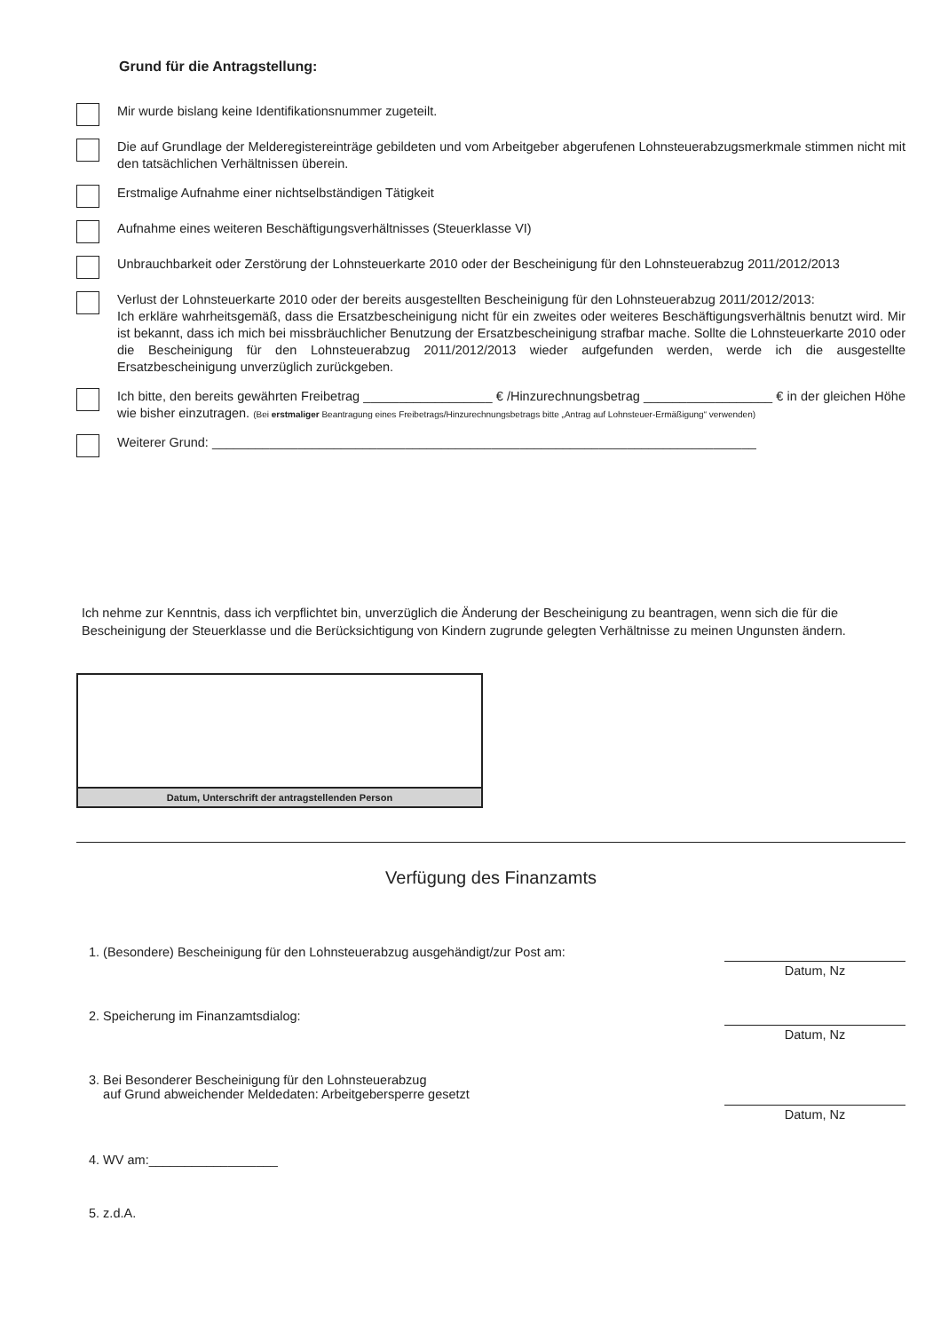Grund für die Antragstellung:
Mir wurde bislang keine Identifikationsnummer zugeteilt.
Die auf Grundlage der Melderegistereinträge gebildeten und vom Arbeitgeber abgerufenen Lohnsteuerabzugsmerkmale stimmen nicht mit den tatsächlichen Verhältnissen überein.
Erstmalige Aufnahme einer nichtselbständigen Tätigkeit
Aufnahme eines weiteren Beschäftigungsverhältnisses (Steuerklasse VI)
Unbrauchbarkeit oder Zerstörung der Lohnsteuerkarte 2010 oder der Bescheinigung für den Lohnsteuerabzug 2011/2012/2013
Verlust der Lohnsteuerkarte 2010 oder der bereits ausgestellten Bescheinigung für den Lohnsteuerabzug 2011/2012/2013:
Ich erkläre wahrheitsgemäß, dass die Ersatzbescheinigung nicht für ein zweites oder weiteres Beschäftigungsverhältnis benutzt wird. Mir ist bekannt, dass ich mich bei missbräuchlicher Benutzung der Ersatzbescheinigung strafbar mache. Sollte die Lohnsteuerkarte 2010 oder die Bescheinigung für den Lohnsteuerabzug 2011/2012/2013 wieder aufgefunden werden, werde ich die ausgestellte Ersatzbescheinigung unverzüglich zurückgeben.
Ich bitte, den bereits gewährten Freibetrag __________________ € /Hinzurechnungsbetrag __________________ € in der gleichen Höhe wie bisher einzutragen. (Bei erstmaliger Beantragung eines Freibetrags/Hinzurechnungsbetrags bitte „Antrag auf Lohnsteuer-Ermäßigung“ verwenden)
Weiterer Grund: ____________________________________________________________________________
Ich nehme zur Kenntnis, dass ich verpflichtet bin, unverzüglich die Änderung der Bescheinigung zu beantragen, wenn sich die für die Bescheinigung der Steuerklasse und die Berücksichtigung von Kindern zugrunde gelegten Verhältnisse zu meinen Ungunsten ändern.
Datum, Unterschrift der antragstellenden Person
Verfügung des Finanzamts
1. (Besondere) Bescheinigung für den Lohnsteuerabzug ausgehändigt/zur Post am: Datum, Nz
2. Speicherung im Finanzamtsdialog: Datum, Nz
3. Bei Besonderer Bescheinigung für den Lohnsteuerabzug
auf Grund abweichender Meldedaten: Arbeitgebersperre gesetzt Datum, Nz
4. WV am:__________________
5. z.d.A.